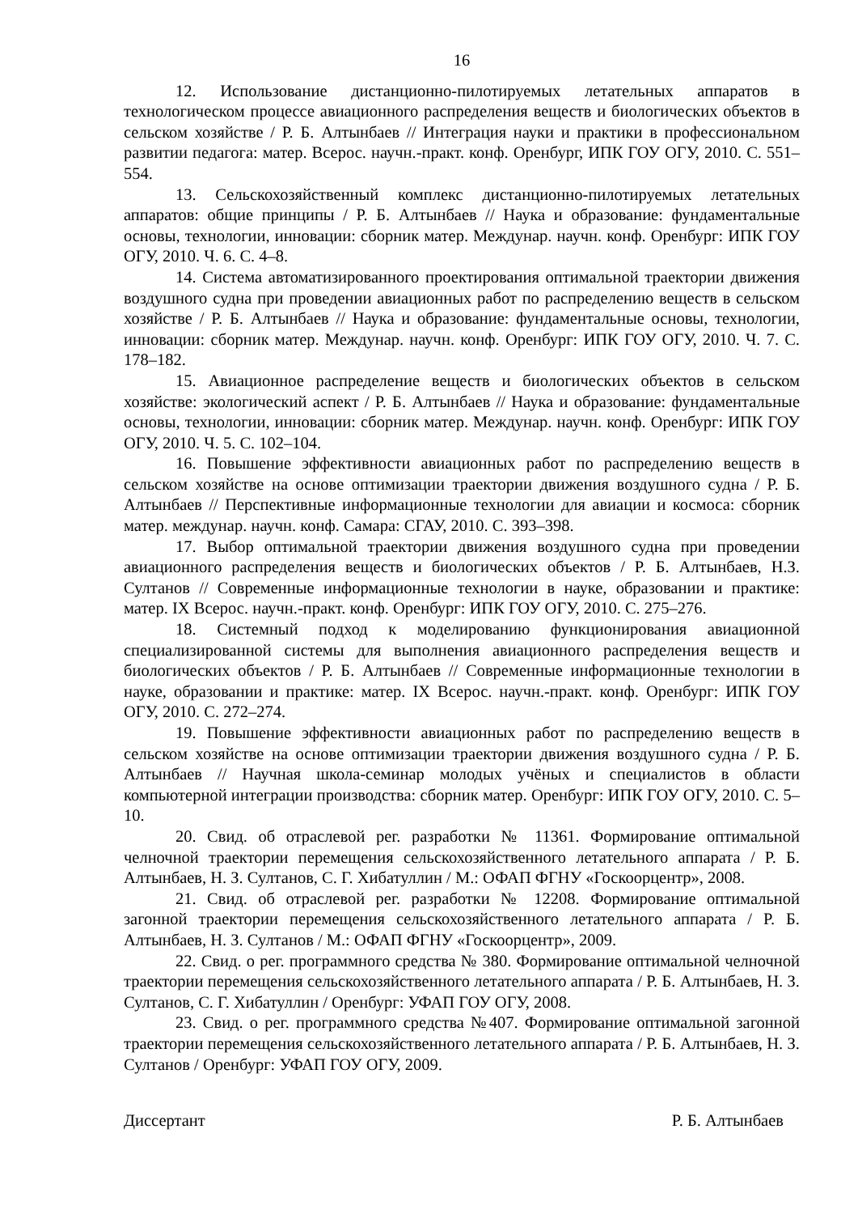16
12. Использование дистанционно-пилотируемых летательных аппаратов в технологическом процессе авиационного распределения веществ и биологических объектов в сельском хозяйстве / Р. Б. Алтынбаев // Интеграция науки и практики в профессиональном развитии педагога: матер. Всерос. научн.-практ. конф. Оренбург, ИПК ГОУ ОГУ, 2010. С. 551–554.
13. Сельскохозяйственный комплекс дистанционно-пилотируемых летательных аппаратов: общие принципы / Р. Б. Алтынбаев // Наука и образование: фундаментальные основы, технологии, инновации: сборник матер. Междунар. научн. конф. Оренбург: ИПК ГОУ ОГУ, 2010. Ч. 6. С. 4–8.
14. Система автоматизированного проектирования оптимальной траектории движения воздушного судна при проведении авиационных работ по распределению веществ в сельском хозяйстве / Р. Б. Алтынбаев // Наука и образование: фундаментальные основы, технологии, инновации: сборник матер. Междунар. научн. конф. Оренбург: ИПК ГОУ ОГУ, 2010. Ч. 7. С. 178–182.
15. Авиационное распределение веществ и биологических объектов в сельском хозяйстве: экологический аспект / Р. Б. Алтынбаев // Наука и образование: фундаментальные основы, технологии, инновации: сборник матер. Междунар. научн. конф. Оренбург: ИПК ГОУ ОГУ, 2010. Ч. 5. С. 102–104.
16. Повышение эффективности авиационных работ по распределению веществ в сельском хозяйстве на основе оптимизации траектории движения воздушного судна / Р. Б. Алтынбаев // Перспективные информационные технологии для авиации и космоса: сборник матер. междунар. научн. конф. Самара: СГАУ, 2010. С. 393–398.
17. Выбор оптимальной траектории движения воздушного судна при проведении авиационного распределения веществ и биологических объектов / Р. Б. Алтынбаев, Н.З. Султанов // Современные информационные технологии в науке, образовании и практике: матер. IX Всерос. научн.-практ. конф. Оренбург: ИПК ГОУ ОГУ, 2010. С. 275–276.
18. Системный подход к моделированию функционирования авиационной специализированной системы для выполнения авиационного распределения веществ и биологических объектов / Р. Б. Алтынбаев // Современные информационные технологии в науке, образовании и практике: матер. IX Всерос. научн.-практ. конф. Оренбург: ИПК ГОУ ОГУ, 2010. С. 272–274.
19. Повышение эффективности авиационных работ по распределению веществ в сельском хозяйстве на основе оптимизации траектории движения воздушного судна / Р. Б. Алтынбаев // Научная школа-семинар молодых учёных и специалистов в области компьютерной интеграции производства: сборник матер. Оренбург: ИПК ГОУ ОГУ, 2010. С. 5–10.
20. Свид. об отраслевой рег. разработки № 11361. Формирование оптимальной челночной траектории перемещения сельскохозяйственного летательного аппарата / Р. Б. Алтынбаев, Н. З. Султанов, С. Г. Хибатуллин / М.: ОФАП ФГНУ «Госкоорцентр», 2008.
21. Свид. об отраслевой рег. разработки № 12208. Формирование оптимальной загонной траектории перемещения сельскохозяйственного летательного аппарата / Р. Б. Алтынбаев, Н. З. Султанов / М.: ОФАП ФГНУ «Госкоорцентр», 2009.
22. Свид. о рег. программного средства № 380. Формирование оптимальной челночной траектории перемещения сельскохозяйственного летательного аппарата / Р. Б. Алтынбаев, Н. З. Султанов, С. Г. Хибатуллин / Оренбург: УФАП ГОУ ОГУ, 2008.
23. Свид. о рег. программного средства №407. Формирование оптимальной загонной траектории перемещения сельскохозяйственного летательного аппарата / Р. Б. Алтынбаев, Н. З. Султанов / Оренбург: УФАП ГОУ ОГУ, 2009.
Диссертант Р. Б. Алтынбаев